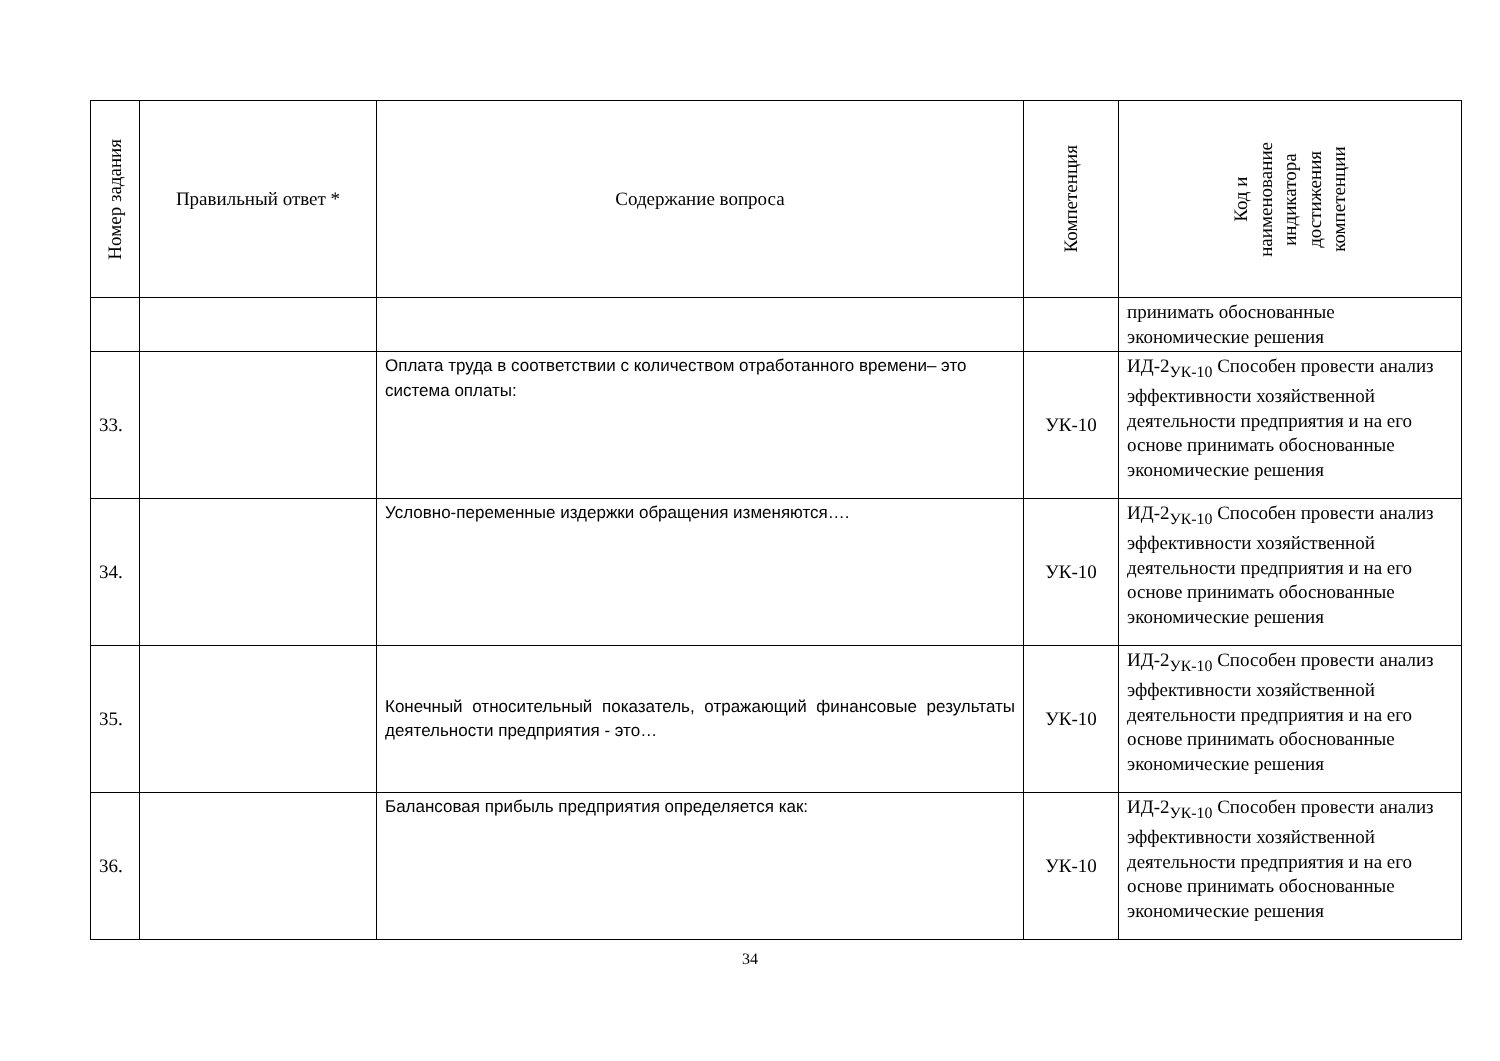| Номер задания | Правильный ответ * | Содержание вопроса | Компетенция | Код и наименование индикатора достижения компетенции |
| --- | --- | --- | --- | --- |
| | | | | принимать обоснованные экономические решения |
| 33. | | Оплата труда в соответствии с количеством отработанного времени– это система оплаты: | УК-10 | ИД-2<sub>УК-10</sub> Способен провести анализ эффективности хозяйственной деятельности предприятия и на его основе принимать обоснованные экономические решения |
| 34. | | Условно-переменные издержки обращения изменяются…. | УК-10 | ИД-2<sub>УК-10</sub> Способен провести анализ эффективности хозяйственной деятельности предприятия и на его основе принимать обоснованные экономические решения |
| 35. | | Конечный относительный показатель, отражающий финансовые результаты деятельности предприятия - это… | УК-10 | ИД-2<sub>УК-10</sub> Способен провести анализ эффективности хозяйственной деятельности предприятия и на его основе принимать обоснованные экономические решения |
| 36. | | Балансовая прибыль предприятия определяется как: | УК-10 | ИД-2<sub>УК-10</sub> Способен провести анализ эффективности хозяйственной деятельности предприятия и на его основе принимать обоснованные экономические решения |
34